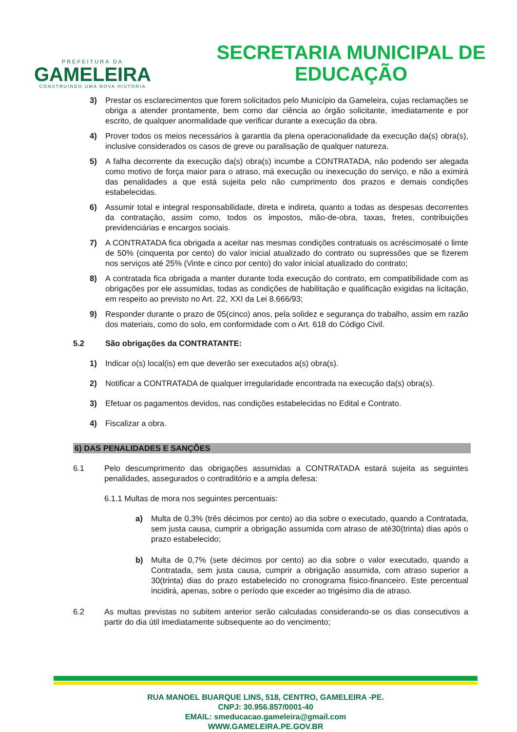PREFEITURA DA
GAMELEIRA
CONSTRUINDO UMA NOVA HISTÓRIA
SECRETARIA MUNICIPAL DE
EDUCAÇÃO
3) Prestar os esclarecimentos que forem solicitados pelo Município da Gameleira, cujas reclamações se obriga a atender prontamente, bem como dar ciência ao órgão solicitante, imediatamente e por escrito, de qualquer anormalidade que verificar durante a execução da obra.
4) Prover todos os meios necessários à garantia da plena operacionalidade da execução da(s) obra(s), inclusive considerados os casos de greve ou paralisação de qualquer natureza.
5) A falha decorrente da execução da(s) obra(s) incumbe a CONTRATADA, não podendo ser alegada como motivo de força maior para o atraso, má execução ou inexecução do serviço, e não a eximirá das penalidades a que está sujeita pelo não cumprimento dos prazos e demais condições estabelecidas.
6) Assumir total e integral responsabilidade, direta e indireta, quanto a todas as despesas decorrentes da contratação, assim como, todos os impostos, mão-de-obra, taxas, fretes, contribuições previdenciárias e encargos sociais.
7) A CONTRATADA fica obrigada a aceitar nas mesmas condições contratuais os acréscimosaté o limte de 50% (cinquenta por cento) do valor inicial atualizado do contrato ou supressões que se fizerem nos serviços até 25% (Vinte e cinco por cento) do valor inicial atualizado do contrato;
8) A contratada fica obrigada a manter durante toda execução do contrato, em compatibilidade com as obrigações por ele assumidas, todas as condições de habilitação e qualificação exigidas na licitação, em respeito ao previsto no Art. 22, XXI da Lei 8.666/93;
9) Responder durante o prazo de 05(cinco) anos, pela solidez e segurança do trabalho, assim em razão dos materiais, como do solo, em conformidade com o Art. 618 do Código Civil.
5.2 São obrigações da CONTRATANTE:
1) Indicar o(s) local(is) em que deverão ser executados a(s) obra(s).
2) Notificar a CONTRATADA de qualquer irregularidade encontrada na execução da(s) obra(s).
3) Efetuar os pagamentos devidos, nas condições estabelecidas no Edital e Contrato.
4) Fiscalizar a obra.
6) DAS PENALIDADES E SANÇÕES
6.1 Pelo descumprimento das obrigações assumidas a CONTRATADA estará sujeita as seguintes penalidades, assegurados o contraditório e a ampla defesa:
6.1.1 Multas de mora nos seguintes percentuais:
a) Multa de 0,3% (três décimos por cento) ao dia sobre o executado, quando a Contratada, sem justa causa, cumprir a obrigação assumida com atraso de até30(trinta) dias após o prazo estabelecido;
b) Multa de 0,7% (sete décimos por cento) ao dia sobre o valor executado, quando a Contratada, sem justa causa, cumprir a obrigação assumida, com atraso superior a 30(trinta) dias do prazo estabelecido no cronograma físico-financeiro. Este percentual incidirá, apenas, sobre o período que exceder ao trigésimo dia de atraso.
6.2 As multas previstas no subitem anterior serão calculadas considerando-se os dias consecutivos a partir do dia útil imediatamente subsequente ao do vencimento;
RUA MANOEL BUARQUE LINS, 518, CENTRO, GAMELEIRA -PE.
CNPJ: 30.956.857/0001-40
EMAIL: smeducacao.gameleira@gmail.com
WWW.GAMELEIRA.PE.GOV.BR